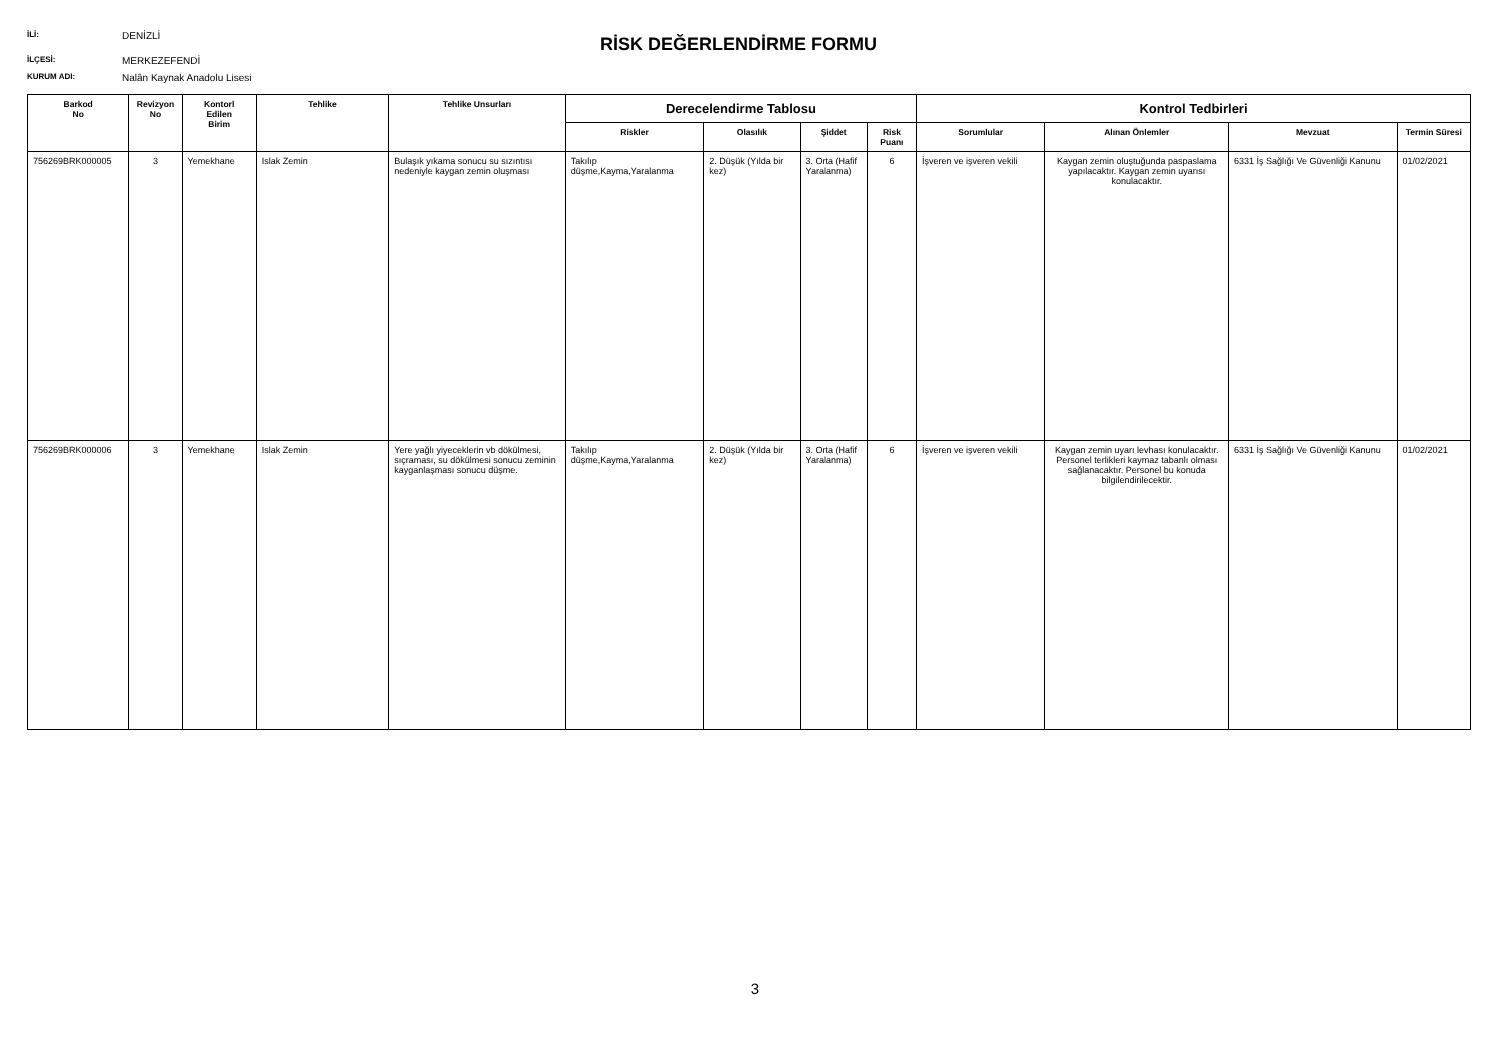İLİ: DENİZLİ
İLÇESİ: MERKEZEFENDİ
KURUM ADI: Nalân Kaynak Anadolu Lisesi
RİSK DEĞERLENDİRME FORMU
| Barkod No | Revizyon No | Kontorl Edilen Birim | Tehlike | Tehlike Unsurları | Derecelendirme Tablosu | | | | Kontrol Tedbirleri | | | |
| --- | --- | --- | --- | --- | --- | --- | --- | --- | --- | --- | --- | --- |
| | | | | | Riskler | Olasılık | Şiddet | Risk Puanı | Sorumlular | Alınan Önlemler | Mevzuat | Termin Süresi |
| 756269BRK000005 | 3 | Yemekhane | Islak Zemin | Bulaşık yıkama sonucu su sızıntısı nedeniyle kaygan zemin oluşması | Takılıp düşme,Kayma,Yaralanma | 2. Düşük (Yılda bir kez) | 3. Orta (Hafif Yaralanma) | 6 | İşveren ve işveren vekili | Kaygan zemin oluştuğunda paspaslama yapılacaktır. Kaygan zemin uyarısı konulacaktır. | 6331 İş Sağlığı Ve Güvenliği Kanunu | 01/02/2021 |
| 756269BRK000006 | 3 | Yemekhane | Islak Zemin | Yere yağlı yiyeceklerin vb dökülmesi, sıçraması, su dökülmesi sonucu zeminin kayganlaşması sonucu düşme. | Takılıp düşme,Kayma,Yaralanma | 2. Düşük (Yılda bir kez) | 3. Orta (Hafif Yaralanma) | 6 | İşveren ve işveren vekili | Kaygan zemin uyarı levhası konulacaktır. Personel terlikleri kaymaz tabanlı olması sağlanacaktır. Personel bu konuda bilgilendirilecektir. | 6331 İş Sağlığı Ve Güvenliği Kanunu | 01/02/2021 |
3